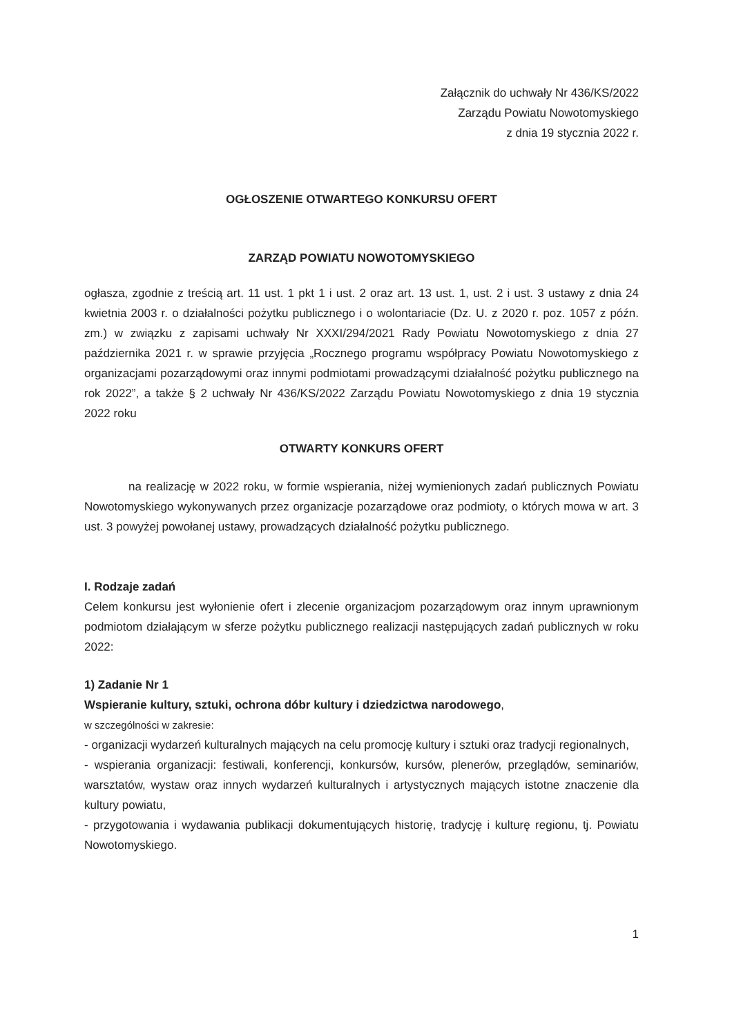Załącznik do uchwały Nr 436/KS/2022
Zarządu Powiatu Nowotomyskiego
z dnia 19 stycznia 2022 r.
OGŁOSZENIE OTWARTEGO KONKURSU OFERT
ZARZĄD POWIATU NOWOTOMYSKIEGO
ogłasza, zgodnie z treścią art. 11 ust. 1 pkt 1 i ust. 2 oraz art. 13 ust. 1, ust. 2 i ust. 3 ustawy z dnia 24 kwietnia 2003 r. o działalności pożytku publicznego i o wolontariacie (Dz. U. z 2020 r. poz. 1057 z późn. zm.) w związku z zapisami uchwały Nr XXXI/294/2021 Rady Powiatu Nowotomyskiego z dnia 27 października 2021 r. w sprawie przyjęcia „Rocznego programu współpracy Powiatu Nowotomyskiego z organizacjami pozarządowymi oraz innymi podmiotami prowadzącymi działalność pożytku publicznego na rok 2022”, a także § 2 uchwały Nr 436/KS/2022 Zarządu Powiatu Nowotomyskiego z dnia 19 stycznia 2022 roku
OTWARTY KONKURS OFERT
na realizację w 2022 roku, w formie wspierania, niżej wymienionych zadań publicznych Powiatu Nowotomyskiego wykonywanych przez organizacje pozarządowe oraz podmioty, o których mowa w art. 3 ust. 3 powyżej powołanej ustawy, prowadzących działalność pożytku publicznego.
I. Rodzaje zadań
Celem konkursu jest wyłonienie ofert i zlecenie organizacjom pozarządowym oraz innym uprawnionym podmiotom działającym w sferze pożytku publicznego realizacji następujących zadań publicznych w roku 2022:
1) Zadanie Nr 1
Wspieranie kultury, sztuki, ochrona dóbr kultury i dziedzictwa narodowego,
w szczególności w zakresie:
- organizacji wydarzeń kulturalnych mających na celu promocję kultury i sztuki oraz tradycji regionalnych,
- wspierania organizacji: festiwali, konferencji, konkursów, kursów, plenerów, przeglądów, seminariów, warsztatów, wystaw oraz innych wydarzeń kulturalnych i artystycznych mających istotne znaczenie dla kultury powiatu,
- przygotowania i wydawania publikacji dokumentujących historię, tradycję i kulturę regionu, tj. Powiatu Nowotomyskiego.
1